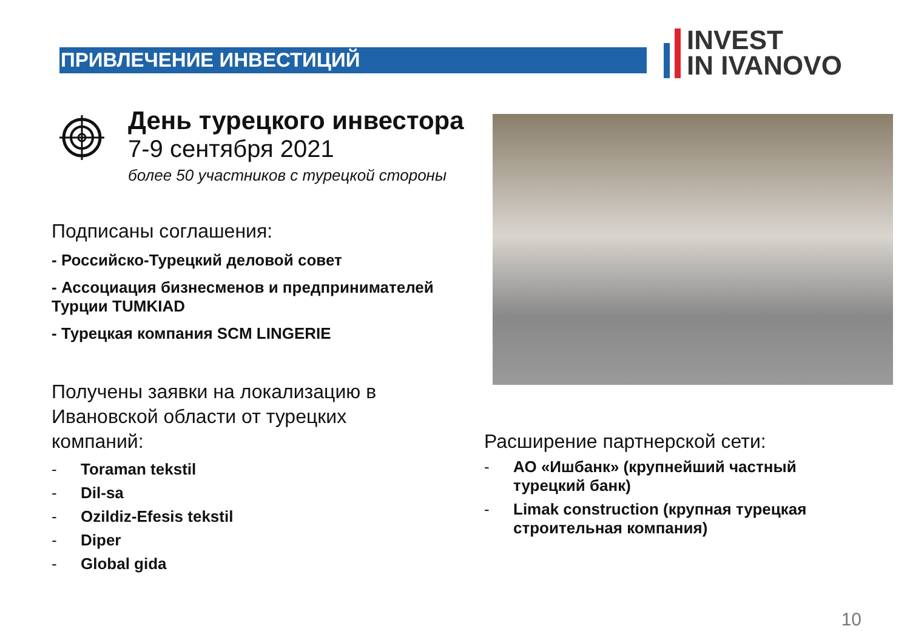ПРИВЛЕЧЕНИЕ ИНВЕСТИЦИЙ
INVEST
IN IVANOVO
День турецкого инвестора
7-9 сентября 2021
более 50 участников с турецкой стороны
Подписаны соглашения:
- Российско-Турецкий деловой совет
- Ассоциация бизнесменов и предпринимателей Турции TUMKIAD
- Турецкая компания SCM LINGERIE
Получены заявки на локализацию в Ивановской области от турецких компаний:
- Toraman tekstil
- Dil-sa
- Ozildiz-Efesis tekstil
- Diper
- Global gida
Расширение партнерской сети:
- АО «Ишбанк» (крупнейший частный турецкий банк)
- Limak construction (крупная турецкая строительная компания)
10